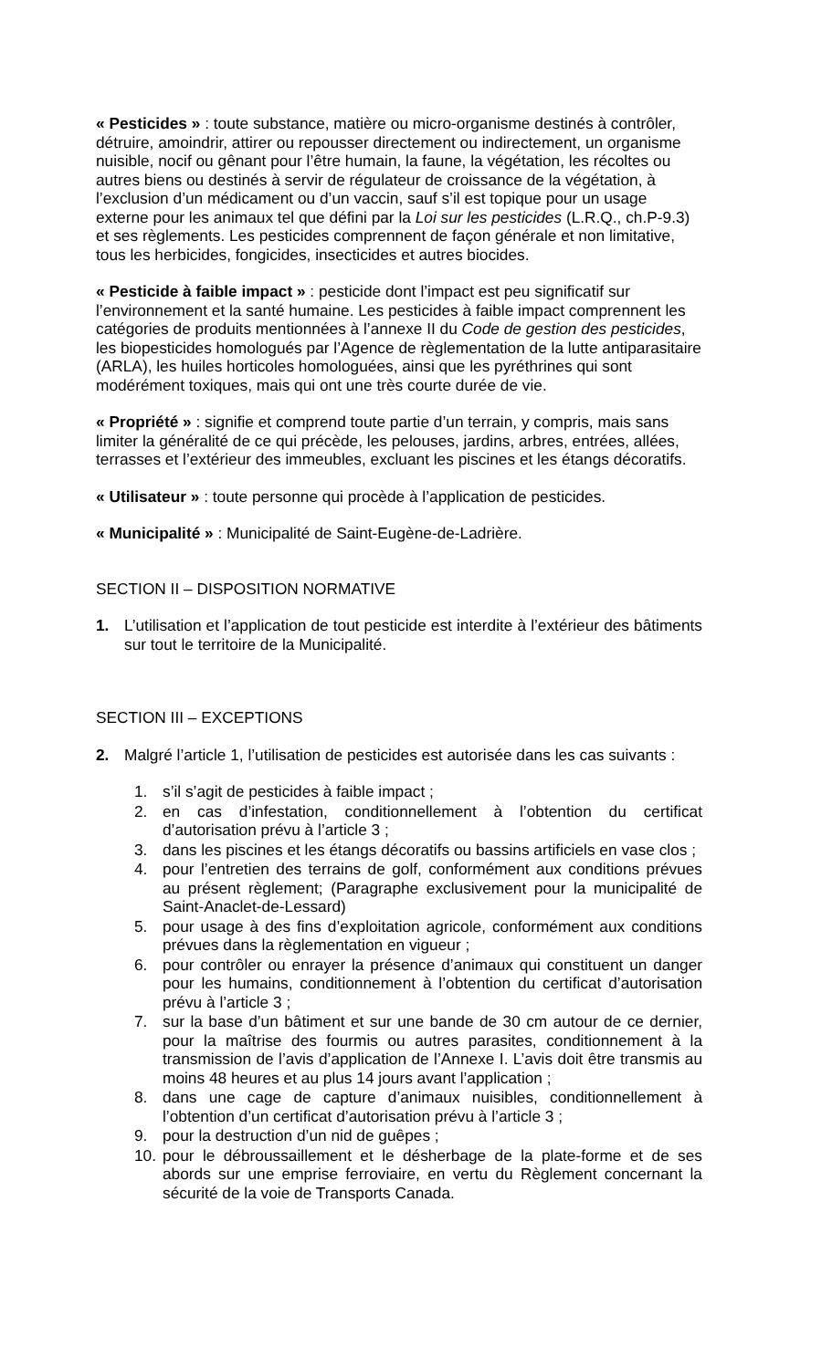« Pesticides » : toute substance, matière ou micro-organisme destinés à contrôler, détruire, amoindrir, attirer ou repousser directement ou indirectement, un organisme nuisible, nocif ou gênant pour l’être humain, la faune, la végétation, les récoltes ou autres biens ou destinés à servir de régulateur de croissance de la végétation, à l’exclusion d’un médicament ou d’un vaccin, sauf s’il est topique pour un usage externe pour les animaux tel que défini par la Loi sur les pesticides (L.R.Q., ch.P-9.3) et ses règlements. Les pesticides comprennent de façon générale et non limitative, tous les herbicides, fongicides, insecticides et autres biocides.
« Pesticide à faible impact » : pesticide dont l’impact est peu significatif sur l’environnement et la santé humaine. Les pesticides à faible impact comprennent les catégories de produits mentionnées à l’annexe II du Code de gestion des pesticides, les biopesticides homologués par l’Agence de règlementation de la lutte antiparasitaire (ARLA), les huiles horticoles homologuées, ainsi que les pyréthrines qui sont modérément toxiques, mais qui ont une très courte durée de vie.
« Propriété » : signifie et comprend toute partie d’un terrain, y compris, mais sans limiter la généralité de ce qui précède, les pelouses, jardins, arbres, entrées, allées, terrasses et l’extérieur des immeubles, excluant les piscines et les étangs décoratifs.
« Utilisateur » : toute personne qui procède à l’application de pesticides.
« Municipalité » : Municipalité de Saint-Eugène-de-Ladrière.
SECTION II – DISPOSITION NORMATIVE
1. L’utilisation et l’application de tout pesticide est interdite à l’extérieur des bâtiments sur tout le territoire de la Municipalité.
SECTION III – EXCEPTIONS
2. Malgré l’article 1, l’utilisation de pesticides est autorisée dans les cas suivants :
1. s’il s’agit de pesticides à faible impact ;
2. en cas d’infestation, conditionnellement à l’obtention du certificat d’autorisation prévu à l’article 3 ;
3. dans les piscines et les étangs décoratifs ou bassins artificiels en vase clos ;
4. pour l’entretien des terrains de golf, conformément aux conditions prévues au présent règlement; (Paragraphe exclusivement pour la municipalité de Saint-Anaclet-de-Lessard)
5. pour usage à des fins d’exploitation agricole, conformément aux conditions prévues dans la règlementation en vigueur ;
6. pour contrôler ou enrayer la présence d’animaux qui constituent un danger pour les humains, conditionnement à l’obtention du certificat d’autorisation prévu à l’article 3 ;
7. sur la base d’un bâtiment et sur une bande de 30 cm autour de ce dernier, pour la maîtrise des fourmis ou autres parasites, conditionnement à la transmission de l’avis d’application de l’Annexe I. L’avis doit être transmis au moins 48 heures et au plus 14 jours avant l’application ;
8. dans une cage de capture d’animaux nuisibles, conditionnellement à l’obtention d’un certificat d’autorisation prévu à l’article 3 ;
9. pour la destruction d’un nid de guêpes ;
10. pour le débroussaillement et le désherbage de la plate-forme et de ses abords sur une emprise ferroviaire, en vertu du Règlement concernant la sécurité de la voie de Transports Canada.